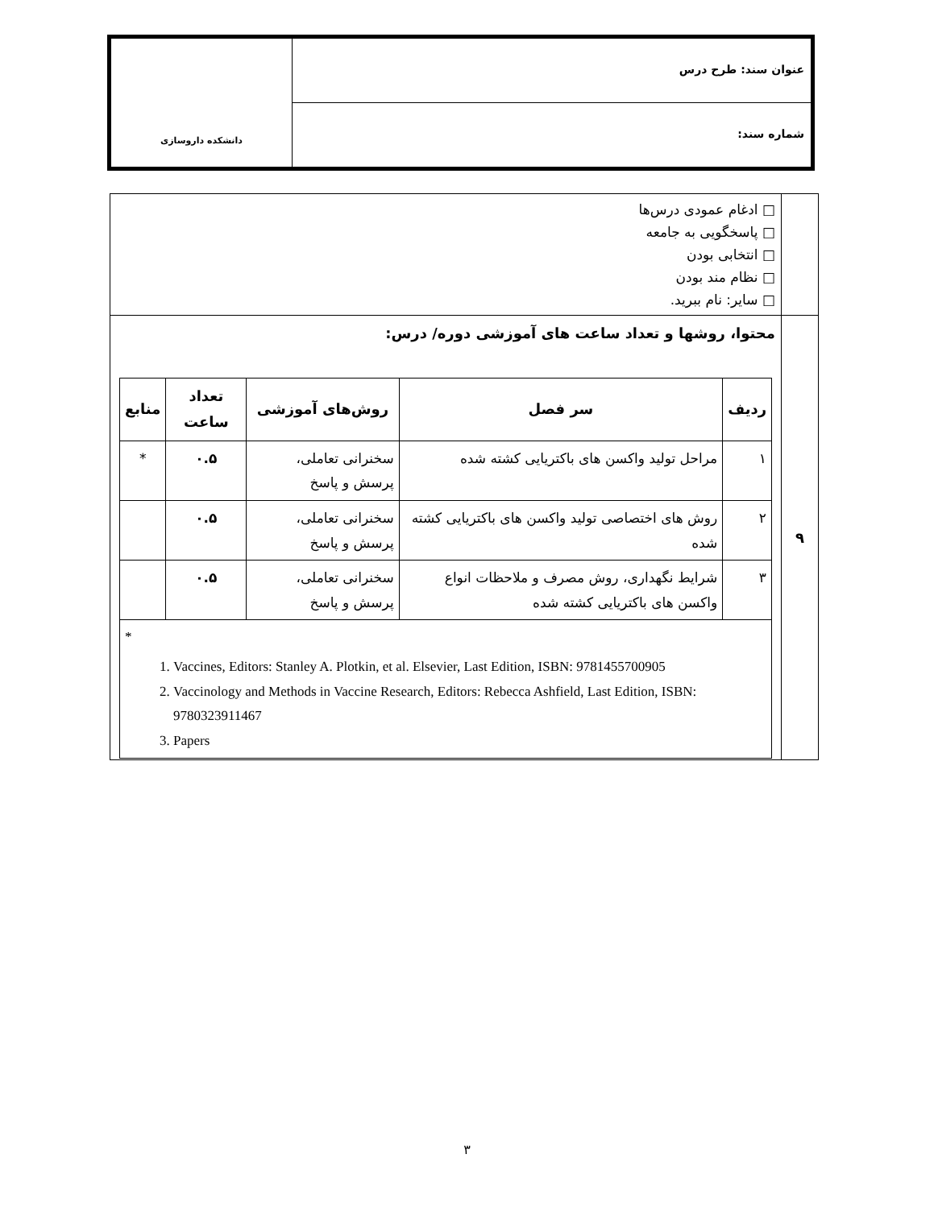عنوان سند: طرح درس
شماره سند:
دانشکده داروسازی
| | □ ادغام عمودی درس‌ها □ پاسخگویی به جامعه □ انتخابی بودن □ نظام مند بودن □ سایر: نام ببرید. |
| ۹ | محتوا، روشها و تعداد ساعت های آموزشی دوره/ درس: / ردیف / سر فصل / روش‌های آموزشی / تعداد ساعت / منابع / / --- / --- / --- / --- / --- / / ۱ / مراحل تولید واکسن های باکتریایی کشته شده / سخنرانی تعاملی، پرسش و پاسخ / ۰.۵ / * / / ۲ / روش های اختصاصی تولید واکسن های باکتریایی کشته شده / سخنرانی تعاملی، پرسش و پاسخ / ۰.۵ / / / ۳ / شرایط نگهداری، روش مصرف و ملاحظات انواع واکسن های باکتریایی کشته شده / سخنرانی تعاملی، پرسش و پاسخ / ۰.۵ / / / * 1. Vaccines, Editors: Stanley A. Plotkin, et al. Elsevier, Last Edition, ISBN: 9781455700905 2. Vaccinology and Methods in Vaccine Research, Editors: Rebecca Ashfield, Last Edition, ISBN: 9780323911467 3. Papers / / / / / |
۳